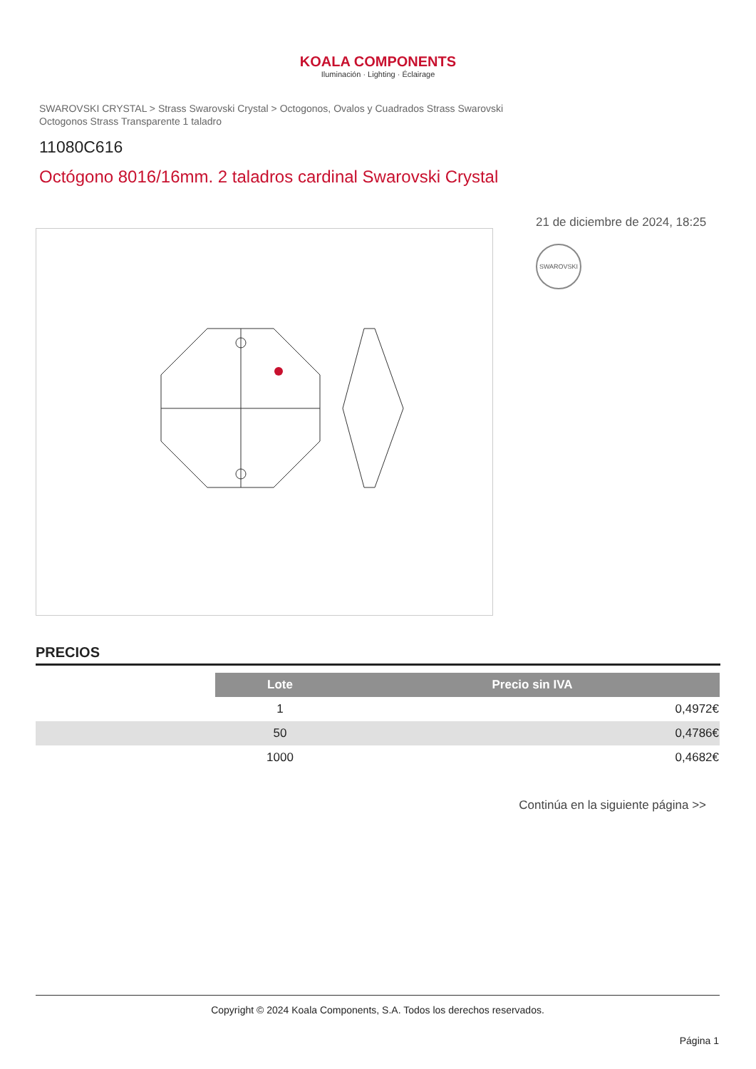KOALA COMPONENTS
Iluminación · Lighting · Éclairage
SWAROVSKI CRYSTAL > Strass Swarovski Crystal > Octogonos, Ovalos y Cuadrados Strass Swarovski
Octogonos Strass Transparente 1 taladro
11080C616
Octógono 8016/16mm. 2 taladros cardinal Swarovski Crystal
21 de diciembre de 2024, 18:25
SWAROVSKI
PRECIOS
| | Lote | Precio sin IVA |
| | 1 | 0,4972€ |
| | 50 | 0,4786€ |
| | 1000 | 0,4682€ |
Continúa en la siguiente página >>
Copyright © 2024 Koala Components, S.A. Todos los derechos reservados.
Página 1